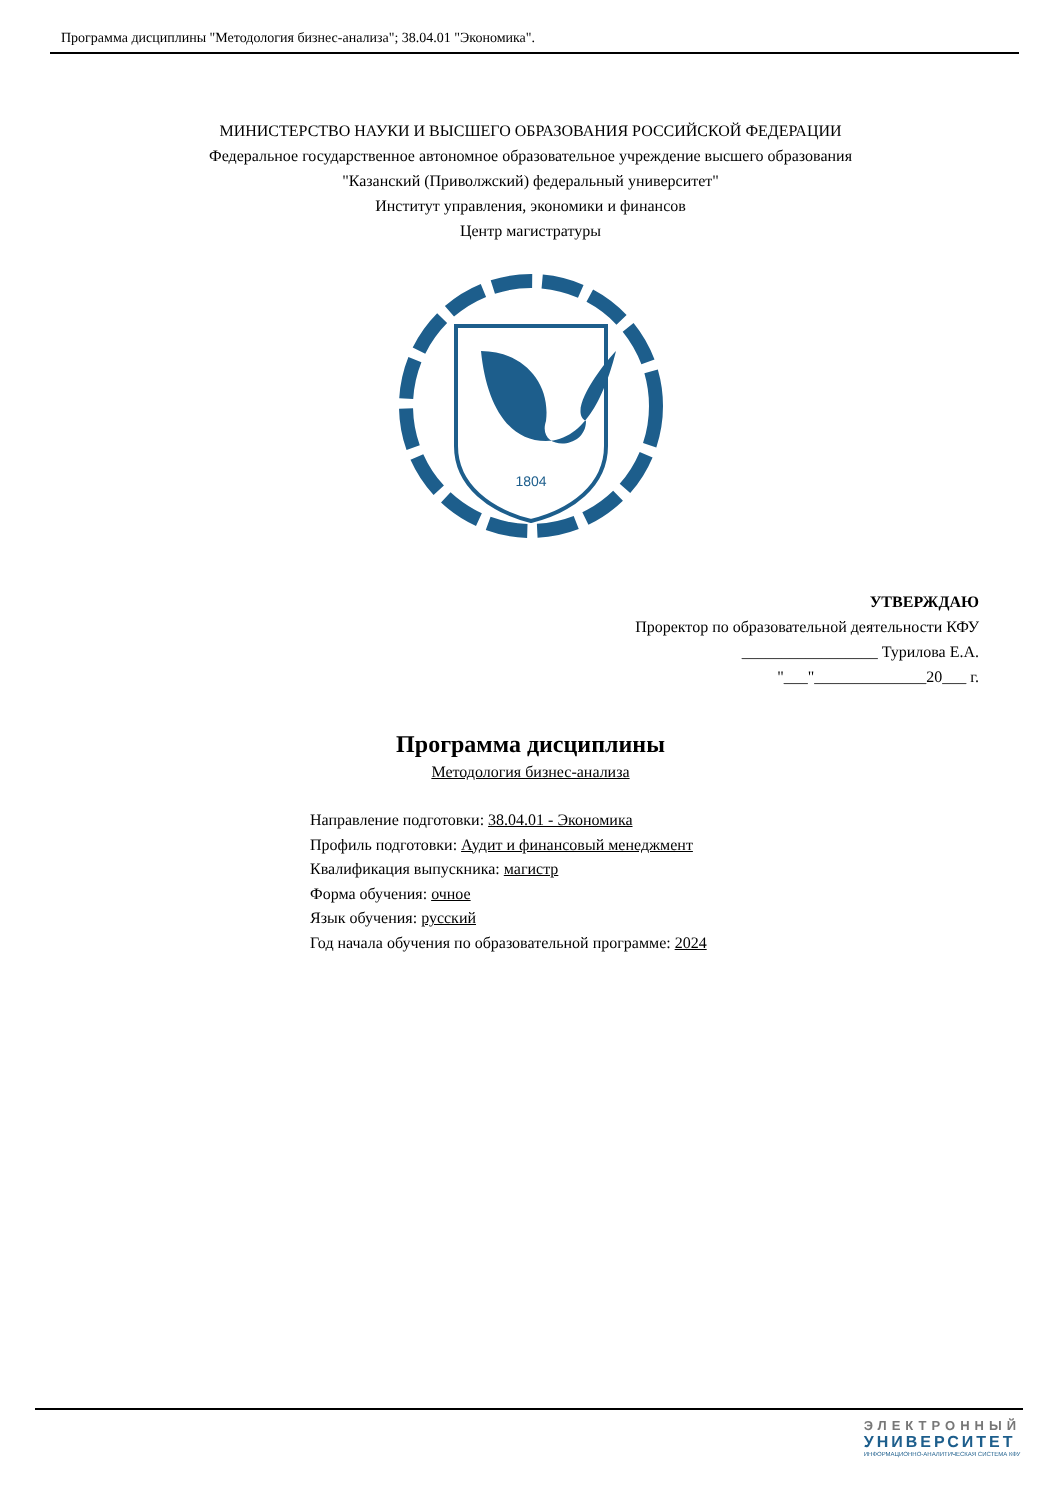Программа дисциплины "Методология бизнес-анализа"; 38.04.01 "Экономика".
МИНИСТЕРСТВО НАУКИ И ВЫСШЕГО ОБРАЗОВАНИЯ РОССИЙСКОЙ ФЕДЕРАЦИИ
Федеральное государственное автономное образовательное учреждение высшего образования
"Казанский (Приволжский) федеральный университет"
Институт управления, экономики и финансов
Центр магистратуры
1804
УТВЕРЖДАЮ
Проректор по образовательной деятельности КФУ
_________________ Турилова Е.А.
"___"______________20___ г.
Программа дисциплины
Методология бизнес-анализа
Направление подготовки: 38.04.01 - Экономика
Профиль подготовки: Аудит и финансовый менеджмент
Квалификация выпускника: магистр
Форма обучения: очное
Язык обучения: русский
Год начала обучения по образовательной программе: 2024
ЭЛЕКТРОННЫЙ
УНИВЕРСИТЕТ
ИНФОРМАЦИОННО-АНАЛИТИЧЕСКАЯ СИСТЕМА КФУ